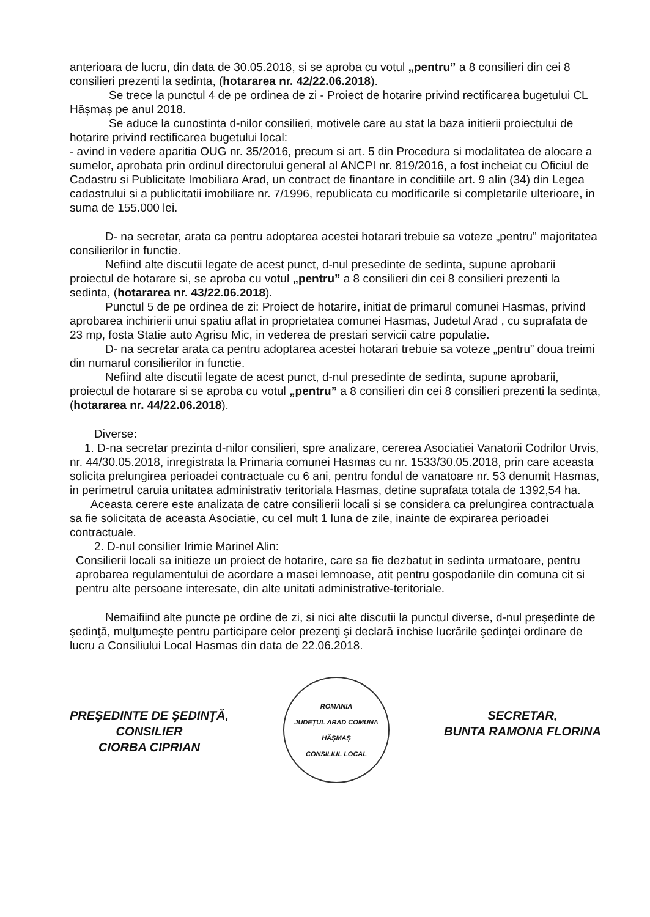anterioara de lucru, din data de 30.05.2018, si se aproba cu votul „pentru” a 8 consilieri din cei 8 consilieri prezenti la sedinta, (hotararea nr. 42/22.06.2018).
Se trece la punctul 4 de pe ordinea de zi - Proiect de hotarire privind rectificarea bugetului CL Hășmaș pe anul 2018.
Se aduce la cunostinta d-nilor consilieri, motivele care au stat la baza initierii proiectului de hotarire privind rectificarea bugetului local:
- avind in vedere aparitia OUG nr. 35/2016, precum si art. 5 din Procedura si modalitatea de alocare a sumelor, aprobata prin ordinul directorului general al ANCPI nr. 819/2016, a fost incheiat cu Oficiul de Cadastru si Publicitate Imobiliara Arad, un contract de finantare in conditiile art. 9 alin (34) din Legea cadastrului si a publicitatii imobiliare nr. 7/1996, republicata cu modificarile si completarile ulterioare, in suma de 155.000 lei.
D- na secretar, arata ca pentru adoptarea acestei hotarari trebuie sa voteze „pentru” majoritatea consilierilor in functie.
Nefiind alte discutii legate de acest punct, d-nul presedinte de sedinta, supune aprobarii proiectul de hotarare si, se aproba cu votul „pentru” a 8 consilieri din cei 8 consilieri prezenti la sedinta, (hotararea nr. 43/22.06.2018).
Punctul 5 de pe ordinea de zi: Proiect de hotarire, initiat de primarul comunei Hasmas, privind aprobarea inchirierii unui spatiu aflat in proprietatea comunei Hasmas, Judetul Arad , cu suprafata de 23 mp, fosta Statie auto Agrisu Mic, in vederea de prestari servicii catre populatie.
D- na secretar arata ca pentru adoptarea acestei hotarari trebuie sa voteze „pentru” doua treimi din numarul consilierilor in functie.
Nefiind alte discutii legate de acest punct, d-nul presedinte de sedinta, supune aprobarii, proiectul de hotarare si se aproba cu votul „pentru” a 8 consilieri din cei 8 consilieri prezenti la sedinta, (hotararea nr. 44/22.06.2018).
Diverse:
1. D-na secretar prezinta d-nilor consilieri, spre analizare, cererea Asociatiei Vanatorii Codrilor Urvis, nr. 44/30.05.2018, inregistrata la Primaria comunei Hasmas cu nr. 1533/30.05.2018, prin care aceasta solicita prelungirea perioadei contractuale cu 6 ani, pentru fondul de vanatoare nr. 53 denumit Hasmas, in perimetrul caruia unitatea administrativ teritoriala Hasmas, detine suprafata totala de 1392,54 ha.
Aceasta cerere este analizata de catre consilierii locali si se considera ca prelungirea contractuala sa fie solicitata de aceasta Asociatie, cu cel mult 1 luna de zile, inainte de expirarea perioadei contractuale.
2. D-nul consilier Irimie Marinel Alin:
Consilierii locali sa initieze un proiect de hotarire, care sa fie dezbatut in sedinta urmatoare, pentru aprobarea regulamentului de acordare a masei lemnoase, atit pentru gospodariile din comuna cit si pentru alte persoane interesate, din alte unitati administrative-teritoriale.
Nemaifiind alte puncte pe ordine de zi, si nici alte discutii la punctul diverse, d-nul preşedinte de şedinţă, mulţumeşte pentru participare celor prezenţi şi declară închise lucrările şedinţei ordinare de lucru a Consiliului Local Hasmas din data de 22.06.2018.
PREŞEDINTE DE ŞEDINŢĂ,
CONSILIER
CIORBA CIPRIAN
ROMANIA
JUDEȚUL ARAD COMUNA HĂȘMAȘ
CONSILIUL LOCAL
SECRETAR,
BUNTA RAMONA FLORINA